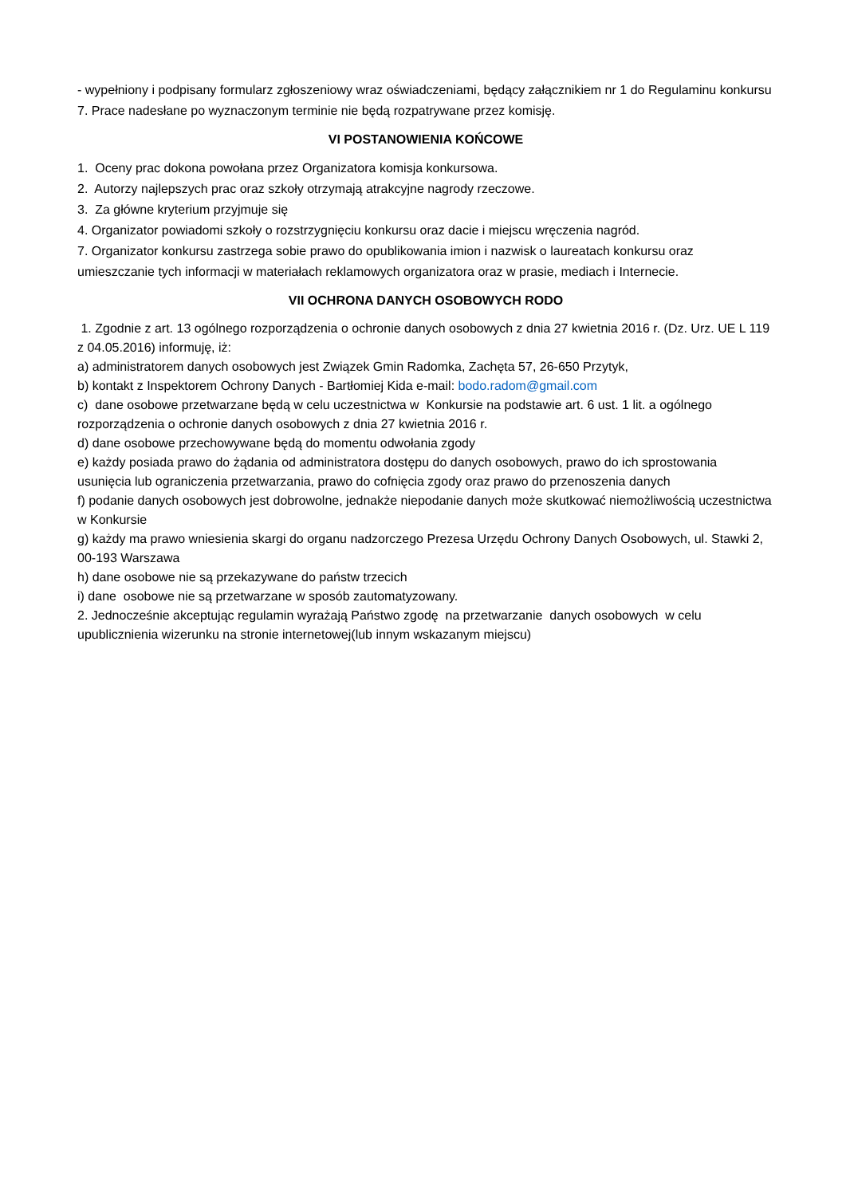- wypełniony i podpisany formularz zgłoszeniowy wraz oświadczeniami, będący załącznikiem nr 1 do Regulaminu konkursu
7. Prace nadesłane po wyznaczonym terminie nie będą rozpatrywane przez komisję.
VI POSTANOWIENIA KOŃCOWE
1. Oceny prac dokona powołana przez Organizatora komisja konkursowa.
2. Autorzy najlepszych prac oraz szkoły otrzymają atrakcyjne nagrody rzeczowe.
3. Za główne kryterium przyjmuje się
4. Organizator powiadomi szkoły o rozstrzygnięciu konkursu oraz dacie i miejscu wręczenia nagród.
7. Organizator konkursu zastrzega sobie prawo do opublikowania imion i nazwisk o laureatach konkursu oraz umieszczanie tych informacji w materiałach reklamowych organizatora oraz w prasie, mediach i Internecie.
VII OCHRONA DANYCH OSOBOWYCH RODO
1. Zgodnie z art. 13 ogólnego rozporządzenia o ochronie danych osobowych z dnia 27 kwietnia 2016 r. (Dz. Urz. UE L 119 z 04.05.2016) informuję, iż:
a) administratorem danych osobowych jest Związek Gmin Radomka, Zachęta 57, 26-650 Przytyk,
b) kontakt z Inspektorem Ochrony Danych - Bartłomiej Kida e-mail: bodo.radom@gmail.com
c) dane osobowe przetwarzane będą w celu uczestnictwa w Konkursie na podstawie art. 6 ust. 1 lit. a ogólnego rozporządzenia o ochronie danych osobowych z dnia 27 kwietnia 2016 r.
d) dane osobowe przechowywane będą do momentu odwołania zgody
e) każdy posiada prawo do żądania od administratora dostępu do danych osobowych, prawo do ich sprostowania usunięcia lub ograniczenia przetwarzania, prawo do cofnięcia zgody oraz prawo do przenoszenia danych
f) podanie danych osobowych jest dobrowolne, jednakże niepodanie danych może skutkować niemożliwością uczestnictwa w Konkursie
g) każdy ma prawo wniesienia skargi do organu nadzorczego Prezesa Urzędu Ochrony Danych Osobowych, ul. Stawki 2, 00-193 Warszawa
h) dane osobowe nie są przekazywane do państw trzecich
i) dane osobowe nie są przetwarzane w sposób zautomatyzowany.
2. Jednocześnie akceptując regulamin wyrażają Państwo zgodę na przetwarzanie danych osobowych w celu upublicznienia wizerunku na stronie internetowej(lub innym wskazanym miejscu)